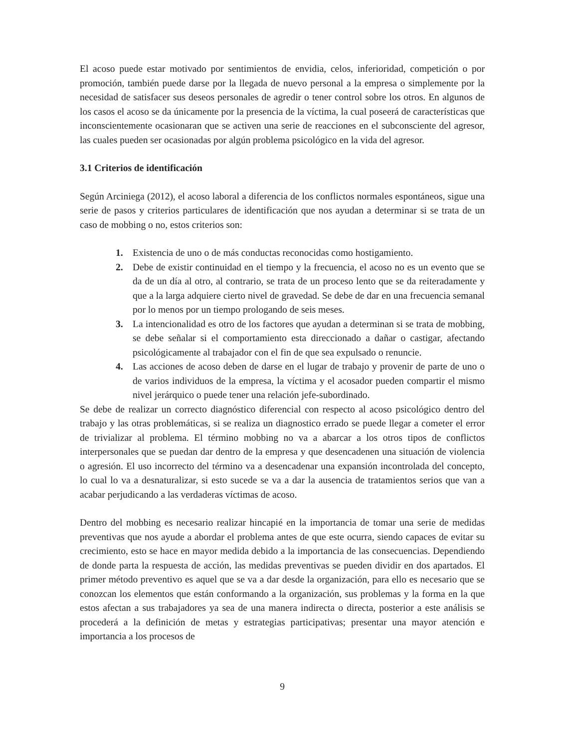El acoso puede estar motivado por sentimientos de envidia, celos, inferioridad, competición o por promoción, también puede darse por la llegada de nuevo personal a la empresa o simplemente por la necesidad de satisfacer sus deseos personales de agredir o tener control sobre los otros. En algunos de los casos el acoso se da únicamente por la presencia de la víctima, la cual poseerá de características que inconscientemente ocasionaran que se activen una serie de reacciones en el subconsciente del agresor, las cuales pueden ser ocasionadas por algún problema psicológico en la vida del agresor.
3.1 Criterios de identificación
Según Arciniega (2012), el acoso laboral a diferencia de los conflictos normales espontáneos, sigue una serie de pasos y criterios particulares de identificación que nos ayudan a determinar si se trata de un caso de mobbing o no, estos criterios son:
1. Existencia de uno o de más conductas reconocidas como hostigamiento.
2. Debe de existir continuidad en el tiempo y la frecuencia, el acoso no es un evento que se da de un día al otro, al contrario, se trata de un proceso lento que se da reiteradamente y que a la larga adquiere cierto nivel de gravedad. Se debe de dar en una frecuencia semanal por lo menos por un tiempo prologando de seis meses.
3. La intencionalidad es otro de los factores que ayudan a determinan si se trata de mobbing, se debe señalar si el comportamiento esta direccionado a dañar o castigar, afectando psicológicamente al trabajador con el fin de que sea expulsado o renuncie.
4. Las acciones de acoso deben de darse en el lugar de trabajo y provenir de parte de uno o de varios individuos de la empresa, la víctima y el acosador pueden compartir el mismo nivel jerárquico o puede tener una relación jefe-subordinado.
Se debe de realizar un correcto diagnóstico diferencial con respecto al acoso psicológico dentro del trabajo y las otras problemáticas, si se realiza un diagnostico errado se puede llegar a cometer el error de trivializar al problema. El término mobbing no va a abarcar a los otros tipos de conflictos interpersonales que se puedan dar dentro de la empresa y que desencadenen una situación de violencia o agresión. El uso incorrecto del término va a desencadenar una expansión incontrolada del concepto, lo cual lo va a desnaturalizar, si esto sucede se va a dar la ausencia de tratamientos serios que van a acabar perjudicando a las verdaderas víctimas de acoso.
Dentro del mobbing es necesario realizar hincapié en la importancia de tomar una serie de medidas preventivas que nos ayude a abordar el problema antes de que este ocurra, siendo capaces de evitar su crecimiento, esto se hace en mayor medida debido a la importancia de las consecuencias. Dependiendo de donde parta la respuesta de acción, las medidas preventivas se pueden dividir en dos apartados. El primer método preventivo es aquel que se va a dar desde la organización, para ello es necesario que se conozcan los elementos que están conformando a la organización, sus problemas y la forma en la que estos afectan a sus trabajadores ya sea de una manera indirecta o directa, posterior a este análisis se procederá a la definición de metas y estrategias participativas; presentar una mayor atención e importancia a los procesos de
9